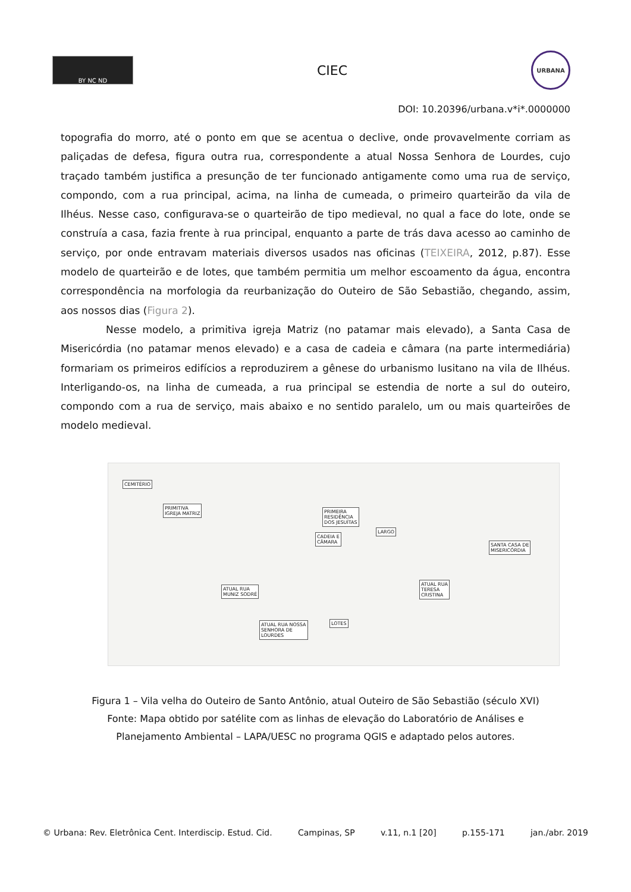BY NC ND
CIEC
URBANA
DOI: 10.20396/urbana.v*i*.0000000
topografia do morro, até o ponto em que se acentua o declive, onde provavelmente corriam as paliçadas de defesa, figura outra rua, correspondente a atual Nossa Senhora de Lourdes, cujo traçado também justifica a presunção de ter funcionado antigamente como uma rua de serviço, compondo, com a rua principal, acima, na linha de cumeada, o primeiro quarteirão da vila de Ilhéus. Nesse caso, configurava-se o quarteirão de tipo medieval, no qual a face do lote, onde se construía a casa, fazia frente à rua principal, enquanto a parte de trás dava acesso ao caminho de serviço, por onde entravam materiais diversos usados nas oficinas (TEIXEIRA, 2012, p.87). Esse modelo de quarteirão e de lotes, que também permitia um melhor escoamento da água, encontra correspondência na morfologia da reurbanização do Outeiro de São Sebastião, chegando, assim, aos nossos dias (Figura 2).
Nesse modelo, a primitiva igreja Matriz (no patamar mais elevado), a Santa Casa de Misericórdia (no patamar menos elevado) e a casa de cadeia e câmara (na parte intermediária) formariam os primeiros edifícios a reproduzirem a gênese do urbanismo lusitano na vila de Ilhéus. Interligando-os, na linha de cumeada, a rua principal se estendia de norte a sul do outeiro, compondo com a rua de serviço, mais abaixo e no sentido paralelo, um ou mais quarteirões de modelo medieval.
CEMITÉRIO
PRIMITIVA
IGREJA MATRIZ PRIMEIRA
RESIDÊNCIA
DOS JESUÍTAS
CADEIA E
CÂMARA
LARGO
SANTA CASA DE
MISERICÓRDIA
ATUAL RUA
MUNIZ SODRÉ
ATUAL RUA
TERESA
CRISTINA
LOTES ATUAL RUA NOSSA
SENHORA DE
LOURDES
Figura 1 – Vila velha do Outeiro de Santo Antônio, atual Outeiro de São Sebastião (século XVI)
Fonte: Mapa obtido por satélite com as linhas de elevação do Laboratório de Análises e
Planejamento Ambiental – LAPA/UESC no programa QGIS e adaptado pelos autores.
© Urbana: Rev. Eletrônica Cent. Interdiscip. Estud. Cid. Campinas, SP v.11, n.1 [20] p.155-171 jan./abr. 2019